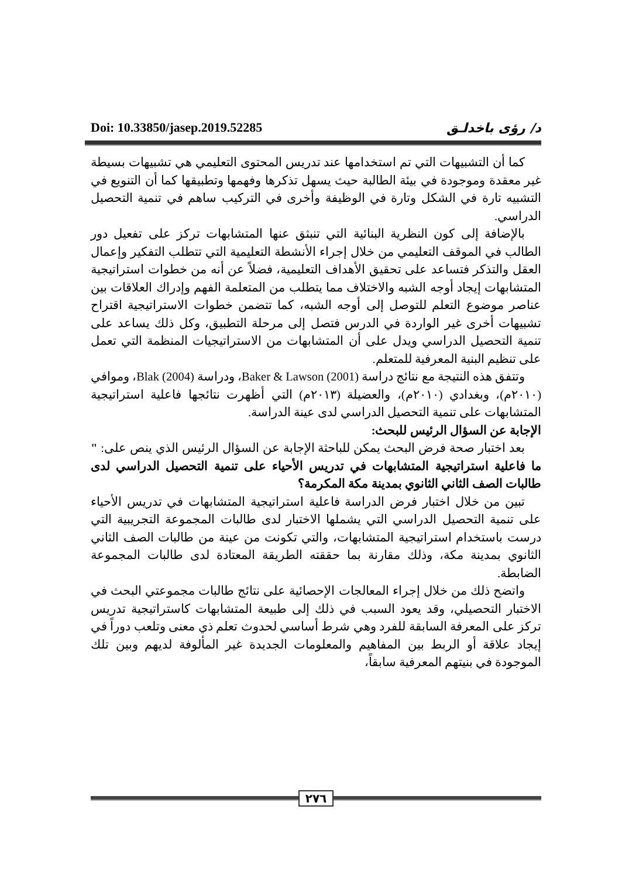Doi: 10.33850/jasep.2019.52285 د/ رؤى باخدلـق
كما أن التشبيهات التي تم استخدامها عند تدريس المحتوى التعليمي هي تشبيهات بسيطة غير معقدة وموجودة في بيئة الطالبة حيث يسهل تذكرها وفهمها وتطبيقها كما أن التنويع في التشبيه تارة في الشكل وتارة في الوظيفة وأخرى في التركيب ساهم في تنمية التحصيل الدراسي.
بالإضافة إلى كون النظرية البنائية التي تنبثق عنها المتشابهات تركز على تفعيل دور الطالب في الموقف التعليمي من خلال إجراء الأنشطة التعليمية التي تتطلب التفكير وإعمال العقل والتذكر فتساعد على تحقيق الأهداف التعليمية، فضلاً عن أنه من خطوات استراتيجية المتشابهات إيجاد أوجه الشبه والاختلاف مما يتطلب من المتعلمة الفهم وإدراك العلاقات بين عناصر موضوع التعلم للتوصل إلى أوجه الشبه، كما تتضمن خطوات الاستراتيجية اقتراح تشبيهات أخرى غير الواردة في الدرس فتصل إلى مرحلة التطبيق، وكل ذلك يساعد على تنمية التحصيل الدراسي ويدل على أن المتشابهات من الاستراتيجيات المنظمة التي تعمل على تنظيم البنية المعرفية للمتعلم.
وتتفق هذه النتيجة مع نتائج دراسة Baker & Lawson (2001)، ودراسة Blak (2004)، وموافي (٢٠١٠م)، وبغدادي (٢٠١٠م)، والعضيلة (٢٠١٣م) التي أظهرت نتائجها فاعلية استراتيجية المتشابهات على تنمية التحصيل الدراسي لدى عينة الدراسة.
الإجابة عن السؤال الرئيس للبحث:
بعد اختبار صحة فرض البحث يمكن للباحثة الإجابة عن السؤال الرئيس الذي ينص على: " ما فاعلية استراتيجية المتشابهات في تدريس الأحياء على تنمية التحصيل الدراسي لدى طالبات الصف الثاني الثانوي بمدينة مكة المكرمة؟
تبين من خلال اختبار فرض الدراسة فاعلية استراتيجية المتشابهات في تدريس الأحياء على تنمية التحصيل الدراسي التي يشملها الاختبار لدى طالبات المجموعة التجريبية التي درست باستخدام استراتيجية المتشابهات، والتي تكونت من عينة من طالبات الصف الثاني الثانوي بمدينة مكة، وذلك مقارنة بما حققته الطريقة المعتادة لدى طالبات المجموعة الضابطة.
واتضح ذلك من خلال إجراء المعالجات الإحصائية على نتائج طالبات مجموعتي البحث في الاختبار التحصيلي، وقد يعود السبب في ذلك إلى طبيعة المتشابهات كاستراتيجية تدريس تركز على المعرفة السابقة للفرد وهي شرط أساسي لحدوث تعلم ذي معنى وتلعب دوراً في إيجاد علاقة أو الربط بين المفاهيم والمعلومات الجديدة غير المألوفة لديهم وبين تلك الموجودة في بنيتهم المعرفية سابقاً،
٢٧٦